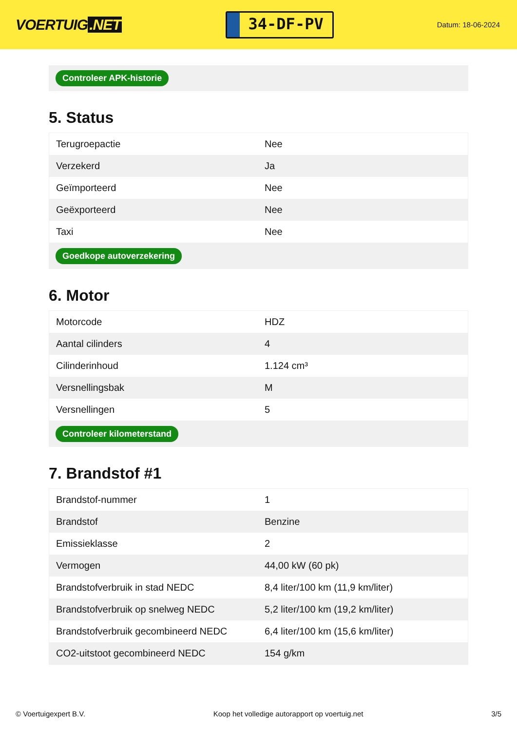VOERTUIG.NET
34-DF-PV
Datum: 18-06-2024
Controleer APK-historie
5. Status
| Terugroepactie | Nee |
| Verzekerd | Ja |
| Geïmporteerd | Nee |
| Geëxporteerd | Nee |
| Taxi | Nee |
Goedkope autoverzekering
6. Motor
| Motorcode | HDZ |
| Aantal cilinders | 4 |
| Cilinderinhoud | 1.124 cm³ |
| Versnellingsbak | M |
| Versnellingen | 5 |
Controleer kilometerstand
7. Brandstof #1
| Brandstof-nummer | 1 |
| Brandstof | Benzine |
| Emissieklasse | 2 |
| Vermogen | 44,00 kW (60 pk) |
| Brandstofverbruik in stad NEDC | 8,4 liter/100 km (11,9 km/liter) |
| Brandstofverbruik op snelweg NEDC | 5,2 liter/100 km (19,2 km/liter) |
| Brandstofverbruik gecombineerd NEDC | 6,4 liter/100 km (15,6 km/liter) |
| CO2-uitstoot gecombineerd NEDC | 154 g/km |
© Voertuigexpert B.V. Koop het volledige autorapport op voertuig.net 3/5